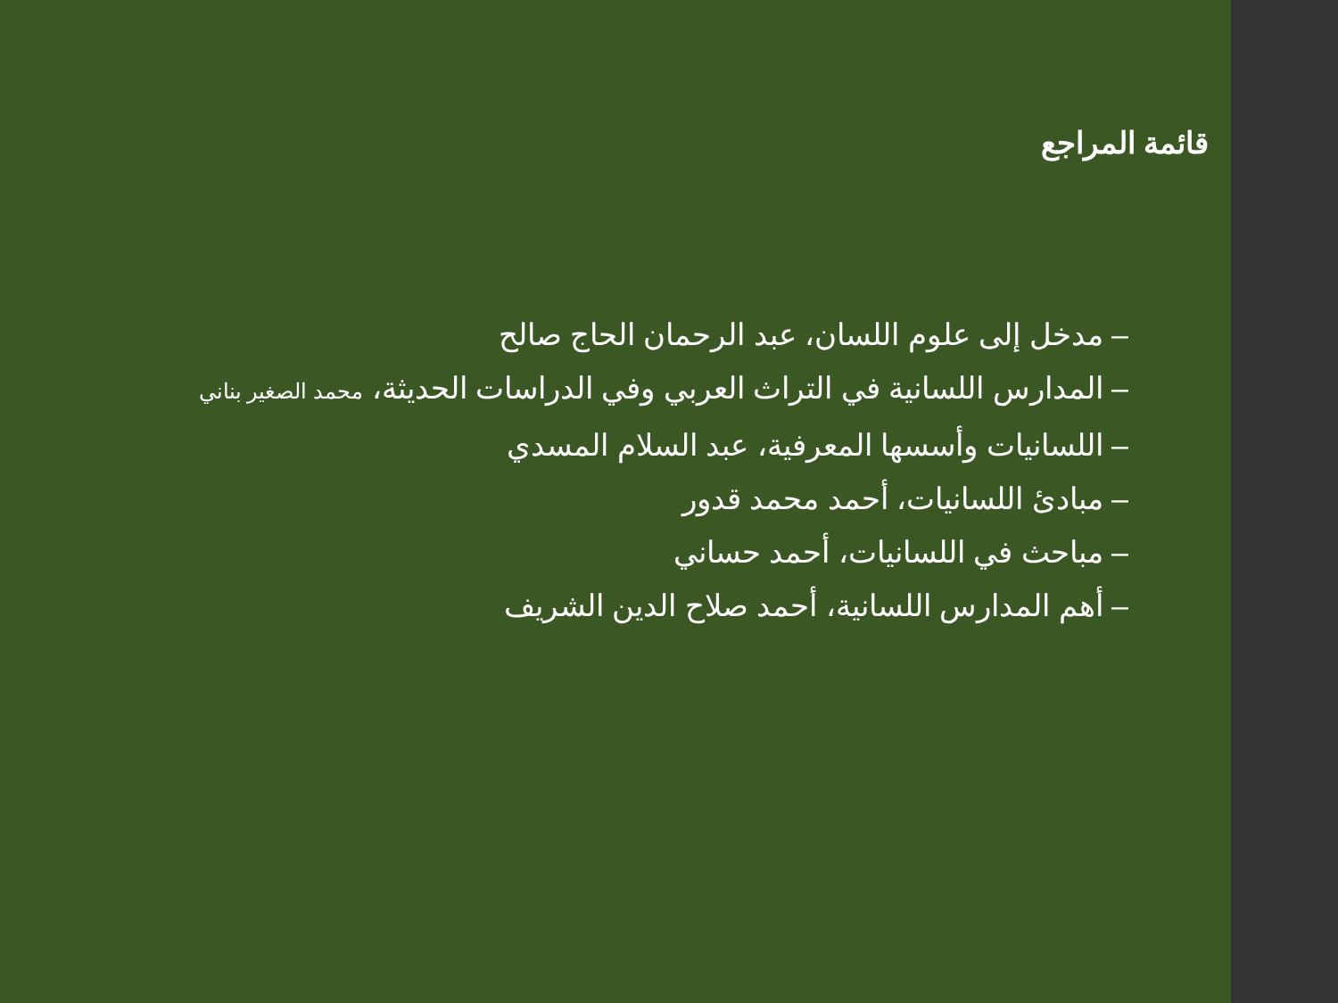قائمة المراجع
– مدخل إلى علوم اللسان، عبد الرحمان الحاج صالح
– المدارس اللسانية في التراث العربي وفي الدراسات الحديثة، محمد الصغير بناني
– اللسانيات وأسسها المعرفية، عبد السلام المسدي
– مبادئ اللسانيات، أحمد محمد قدور
– مباحث في اللسانيات، أحمد حساني
– أهم المدارس اللسانية، أحمد صلاح الدين الشريف